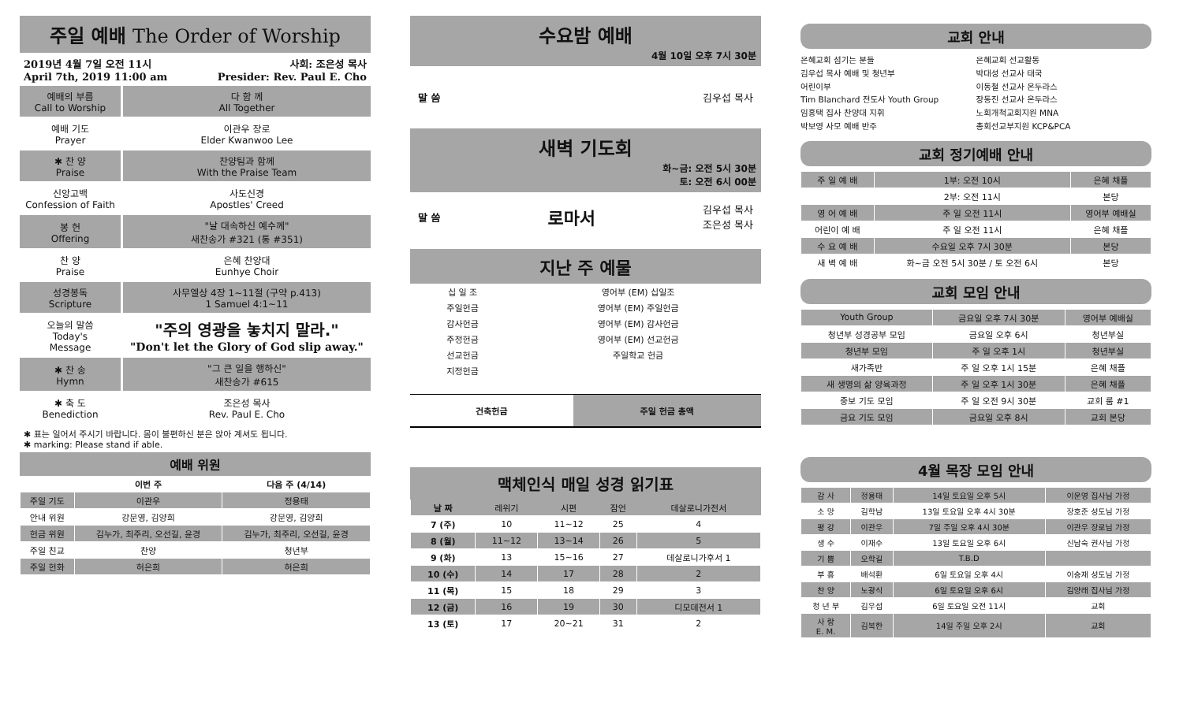주일 예배 The Order of Worship
2019년 4월 7일 오전 11시
April 7th, 2019 11:00 am 사회: 조은성 목사
Presider: Rev. Paul E. Cho
| 예배의 부름 Call to Worship | 다 함 께 All Together |
| 예배 기도 Prayer | 이관우 장로 Elder Kwanwoo Lee |
| ✱ 찬 양 Praise | 찬양팀과 함께 With the Praise Team |
| 신앙고백 Confession of Faith | 사도신경 Apostles' Creed |
| 봉 헌 Offering | "날 대속하신 예수께" 새찬송가 #321 (통 #351) |
| 찬 양 Praise | 은혜 찬양대 Eunhye Choir |
| 성경봉독 Scripture | 사무엘상 4장 1~11절 (구약 p.413) 1 Samuel 4:1~11 |
| 오늘의 말씀 Today's Message | "주의 영광을 놓치지 말라." "Don't let the Glory of God slip away." |
| ✱ 찬 송 Hymn | "그 큰 일을 행하신" 새찬송가 #615 |
| ✱ 축 도 Benediction | 조은성 목사 Rev. Paul E. Cho |
✱ 표는 일어서 주시기 바랍니다. 몸이 불편하신 분은 앉아 계셔도 됩니다.
✱ marking: Please stand if able.
예배 위원
| | 이번 주 | 다음 주 (4/14) |
| --- | --- | --- |
| 주일 기도 | 이관우 | 정용태 |
| 안내 위원 | 강문영, 김양희 | 강문영, 김양희 |
| 헌금 위원 | 김누가, 최주리, 오선길, 윤경 | 김누가, 최주리, 오선길, 윤경 |
| 주일 친교 | 찬양 | 청년부 |
| 주일 헌화 | 허은희 | 허은희 |
수요밤 예배
4월 10일 오후 7시 30분
말 씀 김우섭 목사
새벽 기도회
화~금: 오전 5시 30분
토: 오전 6시 00분
말 씀 로마서 김우섭 목사
조은성 목사
지난 주 예물
| 십 일 조 | 영어부 (EM) 십일조 |
| 주일헌금 | 영어부 (EM) 주일헌금 |
| 감사헌금 | 영어부 (EM) 감사헌금 |
| 주정헌금 | 영어부 (EM) 선교헌금 |
| 선교헌금 | 주일학교 헌금 |
| 지정헌금 | |
| 건축헌금 | 주일 헌금 총액 |
맥체인식 매일 성경 읽기표
| 날 짜 | 레위기 | 시편 | 잠언 | 데살로니가전서 |
| --- | --- | --- | --- | --- |
| 7 (주) | 10 | 11~12 | 25 | 4 |
| 8 (월) | 11~12 | 13~14 | 26 | 5 |
| 9 (화) | 13 | 15~16 | 27 | 데살로니가후서 1 |
| 10 (수) | 14 | 17 | 28 | 2 |
| 11 (목) | 15 | 18 | 29 | 3 |
| 12 (금) | 16 | 19 | 30 | 디모데전서 1 |
| 13 (토) | 17 | 20~21 | 31 | 2 |
교회 안내
은혜교회 섬기는 분들
김우섭 목사 예배 및 청년부
어린이부
Tim Blanchard 전도사 Youth Group
임홍택 집사 찬양대 지휘
박보영 사모 예배 반주
은혜교회 선교활동
박대성 선교사 태국
이동철 선교사 온두라스
장동진 선교사 온두라스
노회개척교회지원 MNA
총회선교부지원 KCP&PCA
교회 정기예배 안내
| 주 일 예 배 | 1부: 오전 10시 | 은혜 채플 |
| | 2부: 오전 11시 | 본당 |
| 영 어 예 배 | 주 일 오전 11시 | 영어부 예배실 |
| 어린이 예 배 | 주 일 오전 11시 | 은혜 채플 |
| 수 요 예 배 | 수요일 오후 7시 30분 | 본당 |
| 새 벽 예 배 | 화~금 오전 5시 30분 / 토 오전 6시 | 본당 |
교회 모임 안내
| Youth Group | 금요일 오후 7시 30분 | 영어부 예배실 |
| 청년부 성경공부 모임 | 금요일 오후 6시 | 청년부실 |
| 청년부 모임 | 주 일 오후 1시 | 청년부실 |
| 새가족반 | 주 일 오후 1시 15분 | 은혜 채플 |
| 새 생명의 삶 양육과정 | 주 일 오후 1시 30분 | 은혜 채플 |
| 중보 기도 모임 | 주 일 오전 9시 30분 | 교회 룸 #1 |
| 금요 기도 모임 | 금요일 오후 8시 | 교회 본당 |
4월 목장 모임 안내
| 감 사 | 정용태 | 14일 토요일 오후 5시 | 이운영 집사님 가정 |
| 소 망 | 김학남 | 13일 토요일 오후 4시 30분 | 장호준 성도님 가정 |
| 평 강 | 이관우 | 7일 주일 오후 4시 30분 | 이관우 장로님 가정 |
| 생 수 | 이재수 | 13일 토요일 오후 6시 | 신남숙 권사님 가정 |
| 기 쁨 | 오학길 | T.B.D | |
| 부 흥 | 배석환 | 6일 토요일 오후 4시 | 이승재 성도님 가정 |
| 찬 양 | 노광식 | 6일 토요일 오후 6시 | 김양래 집사님 가정 |
| 청 년 부 | 김우섭 | 6일 토요일 오전 11시 | 교회 |
| 사 랑 E. M. | 김복한 | 14일 주일 오후 2시 | 교회 |